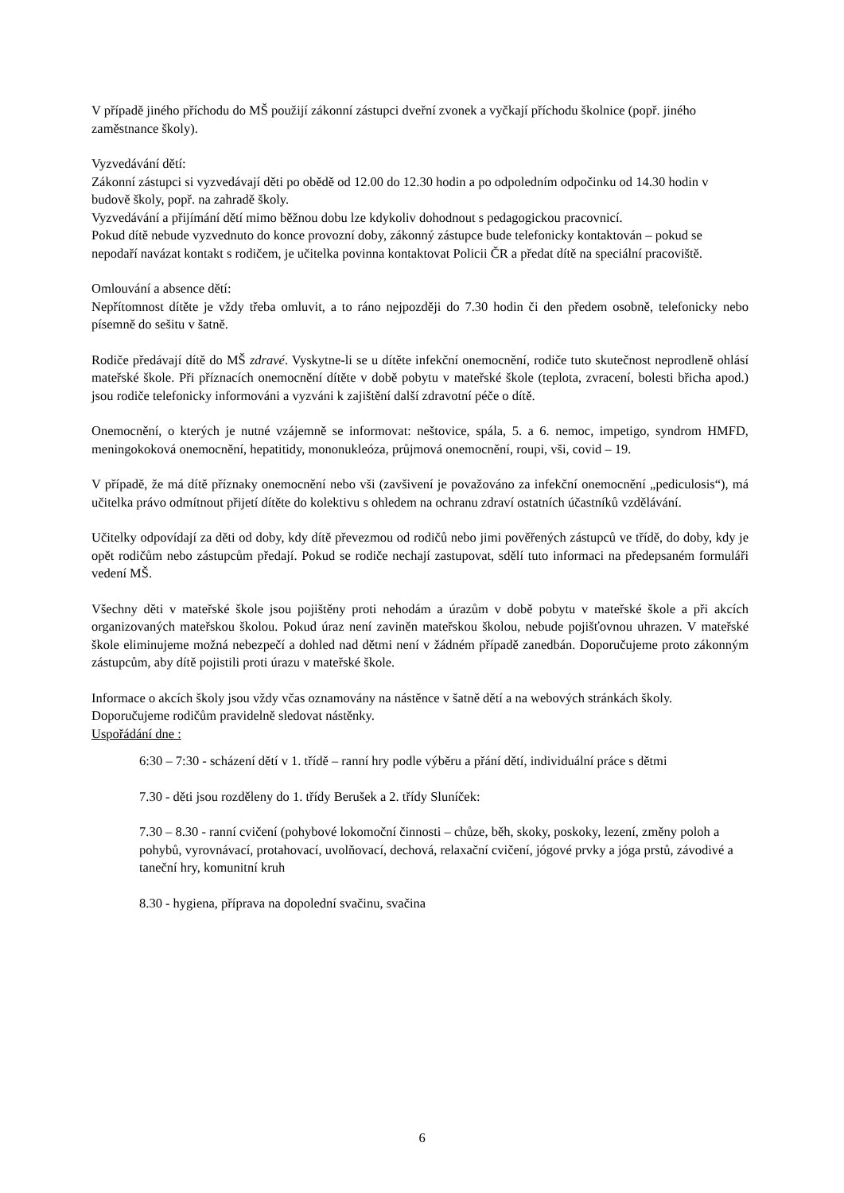V případě jiného příchodu do MŠ použijí zákonní zástupci dveřní zvonek a vyčkají příchodu školnice (popř. jiného zaměstnance školy).
Vyzvedávání dětí:
Zákonní zástupci si vyzvedávají děti po obědě od 12.00 do 12.30 hodin a po odpoledním odpočinku od 14.30 hodin v budově školy, popř. na zahradě školy.
Vyzvedávání a přijímání dětí mimo běžnou dobu lze kdykoliv dohodnout s pedagogickou pracovnicí.
Pokud dítě nebude vyzvednuto do konce provozní doby, zákonný zástupce bude telefonicky kontaktován – pokud se nepodaří navázat kontakt s rodičem, je učitelka povinna kontaktovat Policii ČR a předat dítě na speciální pracoviště.
Omlouvání a absence dětí:
Nepřítomnost dítěte je vždy třeba omluvit, a to ráno nejpozději do 7.30 hodin či den předem osobně, telefonicky nebo písemně do sešitu v šatně.
Rodiče předávají dítě do MŠ zdravé. Vyskytne-li se u dítěte infekční onemocnění, rodiče tuto skutečnost neprodleně ohlásí mateřské škole. Při příznacích onemocnění dítěte v době pobytu v mateřské škole (teplota, zvracení, bolesti břicha apod.) jsou rodiče telefonicky informováni a vyzváni k zajištění další zdravotní péče o dítě.
Onemocnění, o kterých je nutné vzájemně se informovat: neštovice, spála, 5. a 6. nemoc, impetigo, syndrom HMFD, meningokoková onemocnění, hepatitidy, mononukleóza, průjmová onemocnění, roupi, vši, covid – 19.
V případě, že má dítě příznaky onemocnění nebo vši (zavšivení je považováno za infekční onemocnění „pediculosis“), má učitelka právo odmítnout přijetí dítěte do kolektivu s ohledem na ochranu zdraví ostatních účastníků vzdělávání.
Učitelky odpovídají za děti od doby, kdy dítě převezmou od rodičů nebo jimi pověřených zástupců ve třídě, do doby, kdy je opět rodičům nebo zástupcům předají. Pokud se rodiče nechají zastupovat, sdělí tuto informaci na předepsaném formuláři vedení MŠ.
Všechny děti v mateřské škole jsou pojištěny proti nehodám a úrazům v době pobytu v mateřské škole a při akcích organizovaných mateřskou školou. Pokud úraz není zaviněn mateřskou školou, nebude pojišťovnou uhrazen. V mateřské škole eliminujeme možná nebezpečí a dohled nad dětmi není v žádném případě zanedbán. Doporučujeme proto zákonným zástupcům, aby dítě pojistili proti úrazu v mateřské škole.
Informace o akcích školy jsou vždy včas oznamovány na nástěnce v šatně dětí a na webových stránkách školy.
Doporučujeme rodičům pravidelně sledovat nástěnky.
Uspořádání dne :
6:30 – 7:30 - scházení dětí v 1. třídě – ranní hry podle výběru a přání dětí, individuální práce s dětmi
7.30 - děti jsou rozděleny do 1. třídy Berušek a 2. třídy Sluníček:
7.30 – 8.30 - ranní cvičení (pohybové lokomoční činnosti – chůze, běh, skoky, poskoky, lezení, změny poloh a pohybů, vyrovnávací, protahovací, uvolňovací, dechová, relaxační cvičení, jógové prvky a jóga prstů, závodivé a taneční hry, komunitní kruh
8.30 - hygiena, příprava na dopolední svačinu, svačina
6